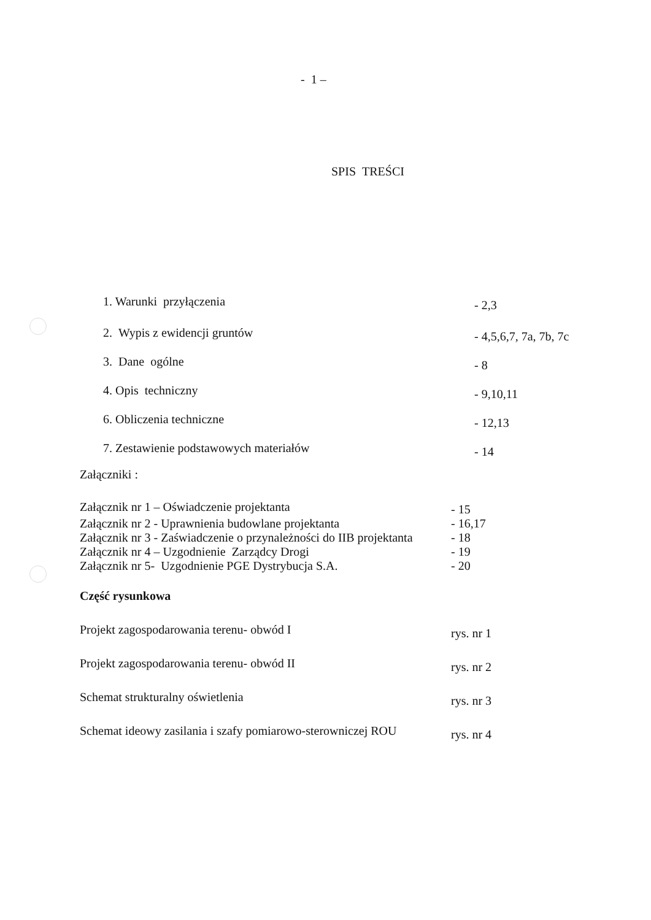- 1 –
SPIS TREŚCI
1. Warunki przyłączenia
- 2,3
2. Wypis z ewidencji gruntów
- 4,5,6,7, 7a, 7b, 7c
3. Dane ogólne
- 8
4. Opis techniczny
- 9,10,11
6. Obliczenia techniczne
- 12,13
7. Zestawienie podstawowych materiałów
- 14
Załączniki :
Załącznik nr 1 – Oświadczenie projektanta
- 15
Załącznik nr 2 - Uprawnienia budowlane projektanta - 16,17
Załącznik nr 3 - Zaświadczenie o przynależności do IIB projektanta
- 18
Załącznik nr 4 – Uzgodnienie Zarządcy Drogi - 19
Załącznik nr 5- Uzgodnienie PGE Dystrybucja S.A. - 20
Część rysunkowa
Projekt zagospodarowania terenu- obwód I
rys. nr 1
Projekt zagospodarowania terenu- obwód II
rys. nr 2
Schemat strukturalny oświetlenia
rys. nr 3
Schemat ideowy zasilania i szafy pomiarowo-sterowniczej ROU
rys. nr 4